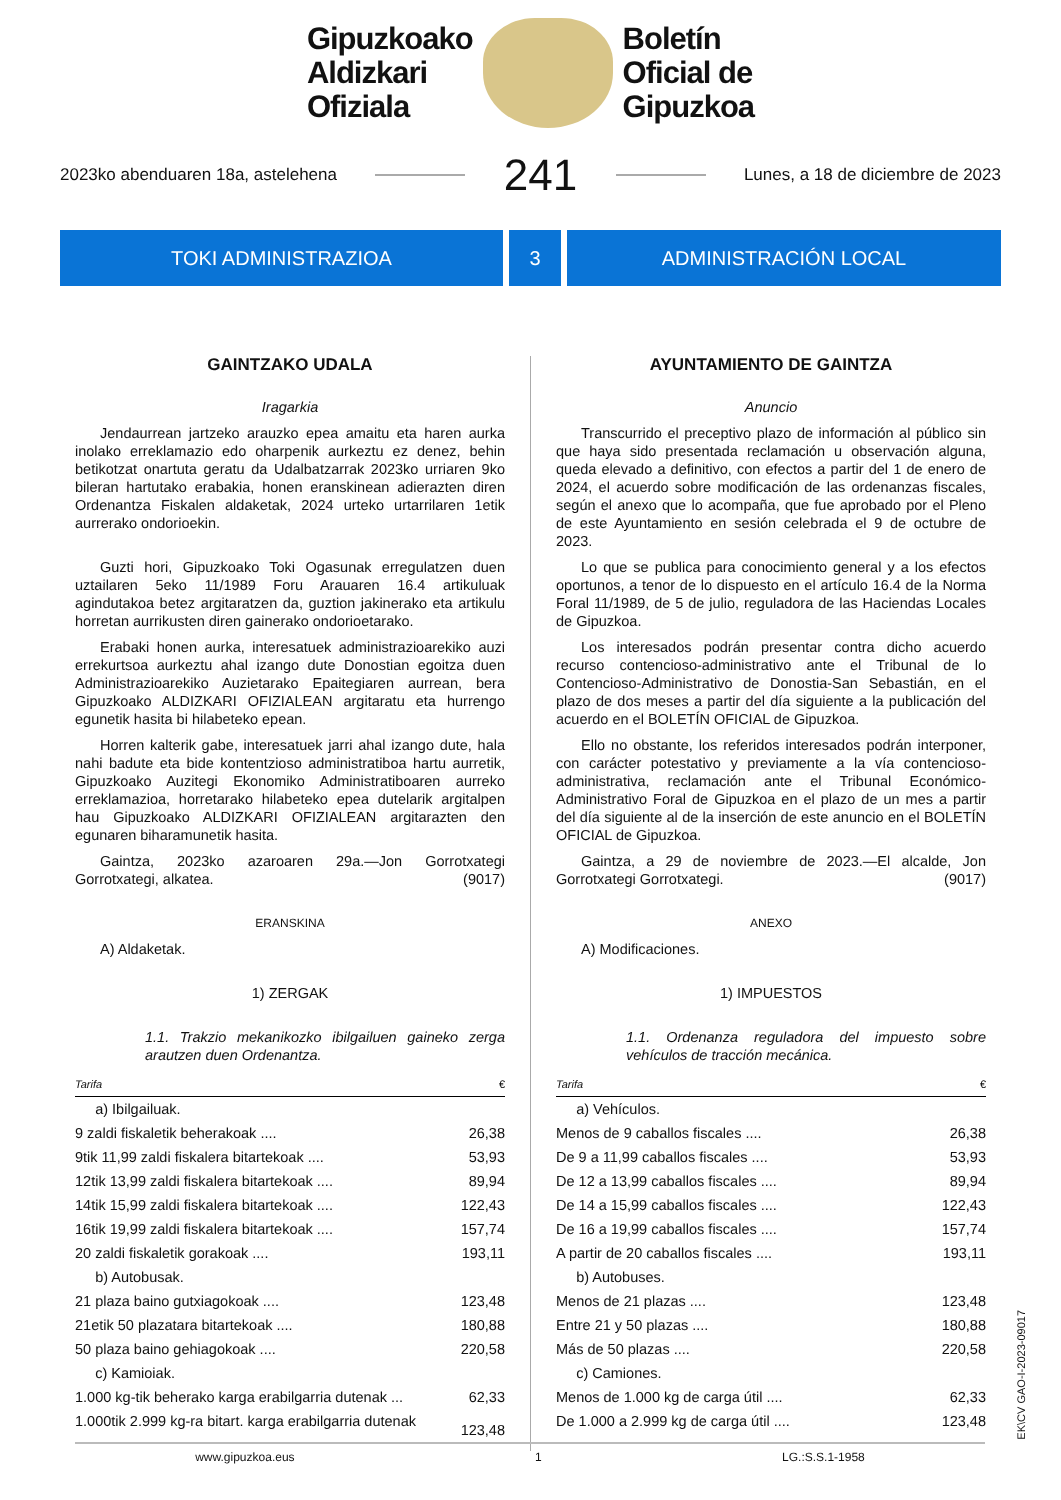Gipuzkoako
Aldizkari
Ofiziala
Boletín
Oficial de
Gipuzkoa
2023ko abenduaren 18a, astelehena 241 Lunes, a 18 de diciembre de 2023
TOKI ADMINISTRAZIOA 3 ADMINISTRACIÓN LOCAL
GAINTZAKO UDALA
Iragarkia
Jendaurrean jartzeko arauzko epea amaitu eta haren aurka inolako erreklamazio edo oharpenik aurkeztu ez denez, behin betikotzat onartuta geratu da Udalbatzarrak 2023ko urriaren 9ko bileran hartutako erabakia, honen eranskinean adierazten diren Ordenantza Fiskalen aldaketak, 2024 urteko urtarrilaren 1etik aurrerako ondorioekin.
Guzti hori, Gipuzkoako Toki Ogasunak erregulatzen duen uztailaren 5eko 11/1989 Foru Arauaren 16.4 artikuluak agindutakoa betez argitaratzen da, guztion jakinerako eta artikulu horretan aurrikusten diren gainerako ondorioetarako.
Erabaki honen aurka, interesatuek administrazioarekiko auzi errekurtsoa aurkeztu ahal izango dute Donostian egoitza duen Administrazioarekiko Auzietarako Epaitegiaren aurrean, bera Gipuzkoako ALDIZKARI OFIZIALEAN argitaratu eta hurrengo egunetik hasita bi hilabeteko epean.
Horren kalterik gabe, interesatuek jarri ahal izango dute, hala nahi badute eta bide kontentzioso administratiboa hartu aurretik, Gipuzkoako Auzitegi Ekonomiko Administratiboaren aurreko erreklamazioa, horretarako hilabeteko epea dutelarik argitalpen hau Gipuzkoako ALDIZKARI OFIZIALEAN argitarazten den egunaren biharamunetik hasita.
Gaintza, 2023ko azaroaren 29a.—Jon Gorrotxategi Gorrotxategi, alkatea. (9017)
ERANSKINA
A) Aldaketak.
1) ZERGAK
1.1. Trakzio mekanikozko ibilgailuen gaineko zerga arautzen duen Ordenantza.
| Tarifa | € |
| a) Ibilgailuak. | |
| 9 zaldi fiskaletik beherakoak .... | 26,38 |
| 9tik 11,99 zaldi fiskalera bitartekoak .... | 53,93 |
| 12tik 13,99 zaldi fiskalera bitartekoak .... | 89,94 |
| 14tik 15,99 zaldi fiskalera bitartekoak .... | 122,43 |
| 16tik 19,99 zaldi fiskalera bitartekoak .... | 157,74 |
| 20 zaldi fiskaletik gorakoak .... | 193,11 |
| b) Autobusak. | |
| 21 plaza baino gutxiagokoak .... | 123,48 |
| 21etik 50 plazatara bitartekoak .... | 180,88 |
| 50 plaza baino gehiagokoak .... | 220,58 |
| c) Kamioiak. | |
| 1.000 kg-tik beherako karga erabilgarria dutenak ... | 62,33 |
| 1.000tik 2.999 kg-ra bitart. karga erabilgarria dutenak .... | 123,48 |
AYUNTAMIENTO DE GAINTZA
Anuncio
Transcurrido el preceptivo plazo de información al público sin que haya sido presentada reclamación u observación alguna, queda elevado a definitivo, con efectos a partir del 1 de enero de 2024, el acuerdo sobre modificación de las ordenanzas fiscales, según el anexo que lo acompaña, que fue aprobado por el Pleno de este Ayuntamiento en sesión celebrada el 9 de octubre de 2023.
Lo que se publica para conocimiento general y a los efectos oportunos, a tenor de lo dispuesto en el artículo 16.4 de la Norma Foral 11/1989, de 5 de julio, reguladora de las Haciendas Locales de Gipuzkoa.
Los interesados podrán presentar contra dicho acuerdo recurso contencioso-administrativo ante el Tribunal de lo Contencioso-Administrativo de Donostia-San Sebastián, en el plazo de dos meses a partir del día siguiente a la publicación del acuerdo en el BOLETÍN OFICIAL de Gipuzkoa.
Ello no obstante, los referidos interesados podrán interponer, con carácter potestativo y previamente a la vía contencioso-administrativa, reclamación ante el Tribunal Económico-Administrativo Foral de Gipuzkoa en el plazo de un mes a partir del día siguiente al de la inserción de este anuncio en el BOLETÍN OFICIAL de Gipuzkoa.
Gaintza, a 29 de noviembre de 2023.—El alcalde, Jon Gorrotxategi Gorrotxategi. (9017)
ANEXO
A) Modificaciones.
1) IMPUESTOS
1.1. Ordenanza reguladora del impuesto sobre vehículos de tracción mecánica.
| Tarifa | € |
| a) Vehículos. | |
| Menos de 9 caballos fiscales .... | 26,38 |
| De 9 a 11,99 caballos fiscales .... | 53,93 |
| De 12 a 13,99 caballos fiscales .... | 89,94 |
| De 14 a 15,99 caballos fiscales .... | 122,43 |
| De 16 a 19,99 caballos fiscales .... | 157,74 |
| A partir de 20 caballos fiscales .... | 193,11 |
| b) Autobuses. | |
| Menos de 21 plazas .... | 123,48 |
| Entre 21 y 50 plazas .... | 180,88 |
| Más de 50 plazas .... | 220,58 |
| c) Camiones. | |
| Menos de 1.000 kg de carga útil .... | 62,33 |
| De 1.000 a 2.999 kg de carga útil .... | 123,48 |
www.gipuzkoa.eus 1 LG.:S.S.1-1958
EK\CV GAO-I-2023-09017